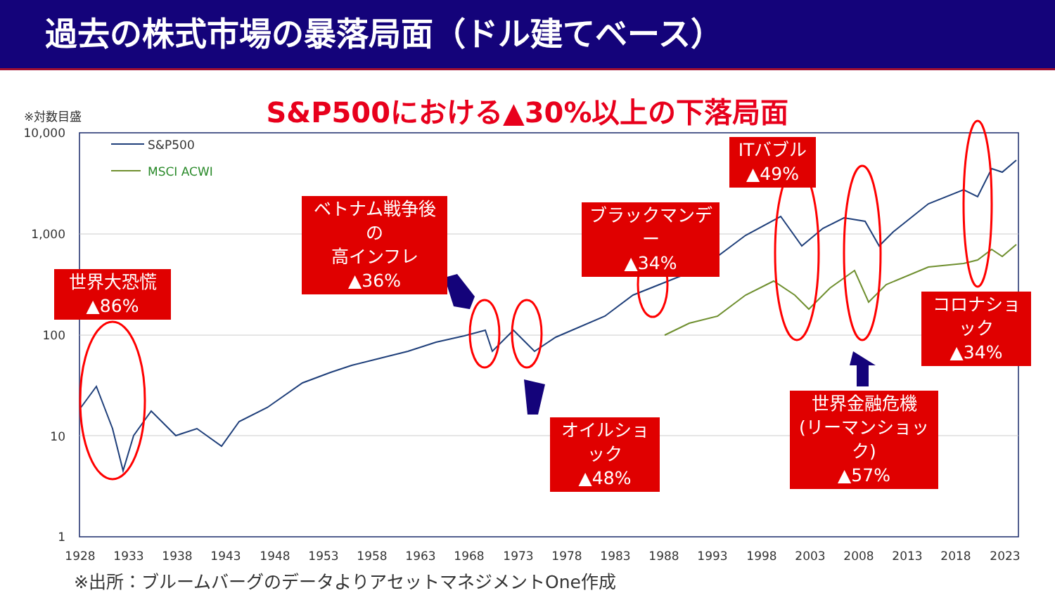過去の株式市場の暴落局面（ドル建てベース）
S&P500における▲30%以上の下落局面
※対数目盛
10,000
1,000
100
10
1
1928
1933
1938
1943
1948
1953
1958
1963
1968
1973
1978
1983
1988
1993
1998
2003
2008
2013
2018
2023
S&P500
MSCI ACWI
世界大恐慌
▲86%
ベトナム戦争後の
高インフレ
▲36%
オイルショック
▲48%
ブラックマンデー
▲34%
ITバブル
▲49%
世界金融危機
(リーマンショック)
▲57%
コロナショック
▲34%
※出所：ブルームバーグのデータよりアセットマネジメントOne作成